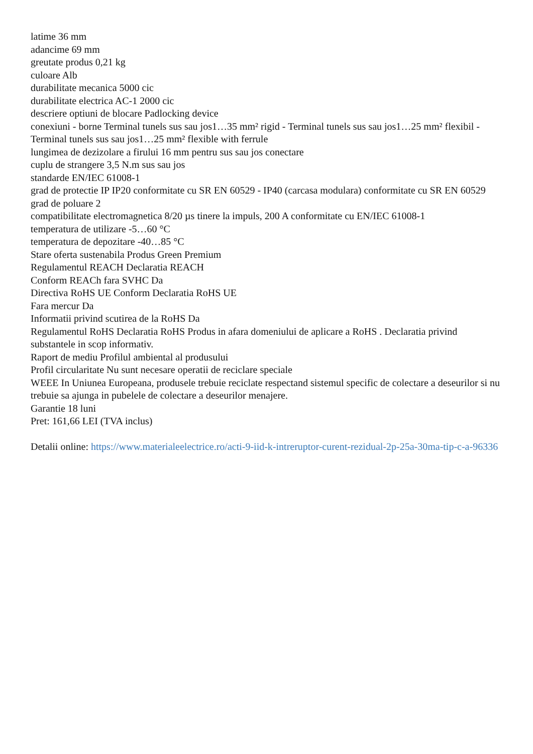latime 36 mm
adancime 69 mm
greutate produs 0,21 kg
culoare Alb
durabilitate mecanica 5000 cic
durabilitate electrica AC-1 2000 cic
descriere optiuni de blocare Padlocking device
conexiuni - borne Terminal tunels sus sau jos1…35 mm² rigid - Terminal tunels sus sau jos1…25 mm² flexibil - Terminal tunels sus sau jos1…25 mm² flexible with ferrule
lungimea de dezizolare a firului 16 mm pentru sus sau jos conectare
cuplu de strangere 3,5 N.m sus sau jos
standarde EN/IEC 61008-1
grad de protectie IP IP20 conformitate cu SR EN 60529 - IP40 (carcasa modulara) conformitate cu SR EN 60529
grad de poluare 2
compatibilitate electromagnetica 8/20 µs tinere la impuls, 200 A conformitate cu EN/IEC 61008-1
temperatura de utilizare -5…60 °C
temperatura de depozitare -40…85 °C
Stare oferta sustenabila Produs Green Premium
Regulamentul REACH Declaratia REACH
Conform REACh fara SVHC Da
Directiva RoHS UE Conform Declaratia RoHS UE
Fara mercur Da
Informatii privind scutirea de la RoHS Da
Regulamentul RoHS Declaratia RoHS Produs in afara domeniului de aplicare a RoHS . Declaratia privind substantele in scop informativ.
Raport de mediu Profilul ambiental al produsului
Profil circularitate Nu sunt necesare operatii de reciclare speciale
WEEE In Uniunea Europeana, produsele trebuie reciclate respectand sistemul specific de colectare a deseurilor si nu trebuie sa ajunga in pubelele de colectare a deseurilor menajere.
Garantie 18 luni
Pret: 161,66 LEI (TVA inclus)
Detalii online: https://www.materialeelectrice.ro/acti-9-iid-k-intreruptor-curent-rezidual-2p-25a-30ma-tip-c-a-96336